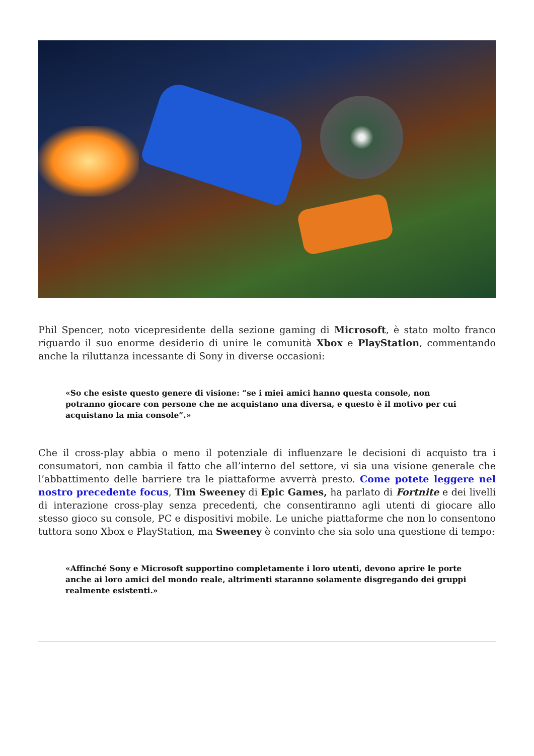Phil Spencer, noto vicepresidente della sezione gaming di Microsoft, è stato molto franco riguardo il suo enorme desiderio di unire le comunità Xbox e PlayStation, commentando anche la riluttanza incessante di Sony in diverse occasioni:
«So che esiste questo genere di visione: “se i miei amici hanno questa console, non potranno giocare con persone che ne acquistano una diversa, e questo è il motivo per cui acquistano la mia console”.»
Che il cross-play abbia o meno il potenziale di influenzare le decisioni di acquisto tra i consumatori, non cambia il fatto che all’interno del settore, vi sia una visione generale che l’abbattimento delle barriere tra le piattaforme avverrà presto. Come potete leggere nel nostro precedente focus, Tim Sweeney di Epic Games, ha parlato di Fortnite e dei livelli di interazione cross-play senza precedenti, che consentiranno agli utenti di giocare allo stesso gioco su console, PC e dispositivi mobile. Le uniche piattaforme che non lo consentono tuttora sono Xbox e PlayStation, ma Sweeney è convinto che sia solo una questione di tempo:
«Affinché Sony e Microsoft supportino completamente i loro utenti, devono aprire le porte anche ai loro amici del mondo reale, altrimenti staranno solamente disgregando dei gruppi realmente esistenti.»